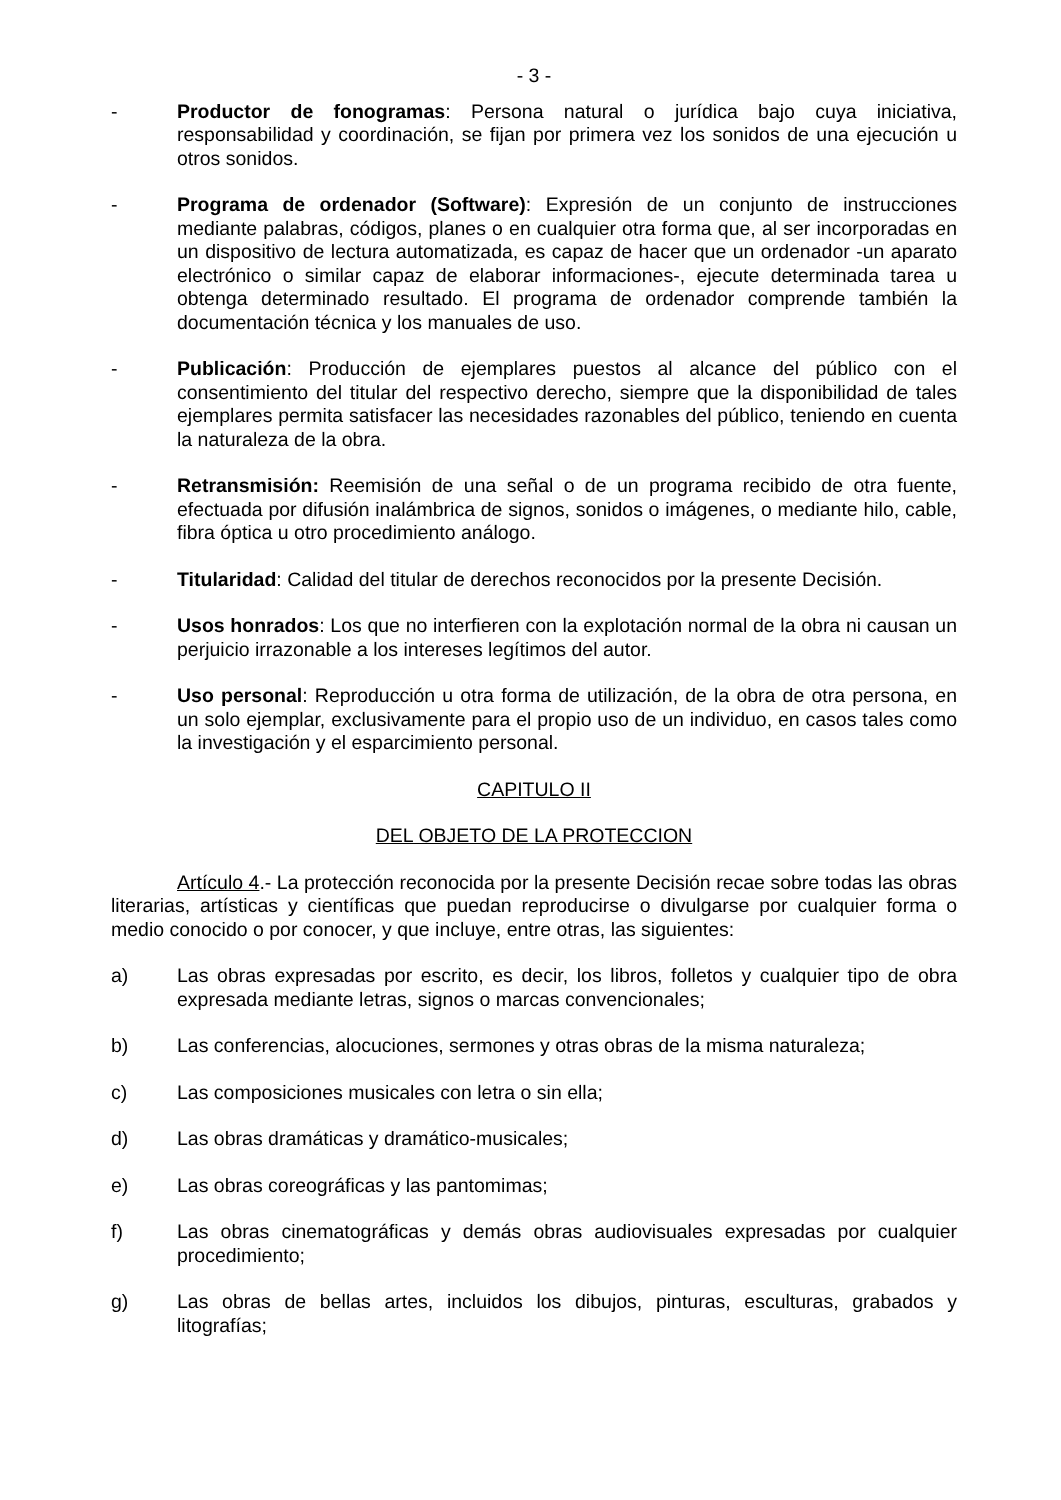- 3 -
- Productor de fonogramas: Persona natural o jurídica bajo cuya iniciativa, responsabilidad y coordinación, se fijan por primera vez los sonidos de una ejecución u otros sonidos.
- Programa de ordenador (Software): Expresión de un conjunto de instrucciones mediante palabras, códigos, planes o en cualquier otra forma que, al ser incorporadas en un dispositivo de lectura automatizada, es capaz de hacer que un ordenador -un aparato electrónico o similar capaz de elaborar informaciones-, ejecute determinada tarea u obtenga determinado resultado. El programa de ordenador comprende también la documentación técnica y los manuales de uso.
- Publicación: Producción de ejemplares puestos al alcance del público con el consentimiento del titular del respectivo derecho, siempre que la disponibilidad de tales ejemplares permita satisfacer las necesidades razonables del público, teniendo en cuenta la naturaleza de la obra.
- Retransmisión: Reemisión de una señal o de un programa recibido de otra fuente, efectuada por difusión inalámbrica de signos, sonidos o imágenes, o mediante hilo, cable, fibra óptica u otro procedimiento análogo.
- Titularidad: Calidad del titular de derechos reconocidos por la presente Decisión.
- Usos honrados: Los que no interfieren con la explotación normal de la obra ni causan un perjuicio irrazonable a los intereses legítimos del autor.
- Uso personal: Reproducción u otra forma de utilización, de la obra de otra persona, en un solo ejemplar, exclusivamente para el propio uso de un individuo, en casos tales como la investigación y el esparcimiento personal.
CAPITULO II
DEL OBJETO DE LA PROTECCION
Artículo 4.- La protección reconocida por la presente Decisión recae sobre todas las obras literarias, artísticas y científicas que puedan reproducirse o divulgarse por cualquier forma o medio conocido o por conocer, y que incluye, entre otras, las siguientes:
a) Las obras expresadas por escrito, es decir, los libros, folletos y cualquier tipo de obra expresada mediante letras, signos o marcas convencionales;
b) Las conferencias, alocuciones, sermones y otras obras de la misma naturaleza;
c) Las composiciones musicales con letra o sin ella;
d) Las obras dramáticas y dramático-musicales;
e) Las obras coreográficas y las pantomimas;
f) Las obras cinematográficas y demás obras audiovisuales expresadas por cualquier procedimiento;
g) Las obras de bellas artes, incluidos los dibujos, pinturas, esculturas, grabados y litografías;